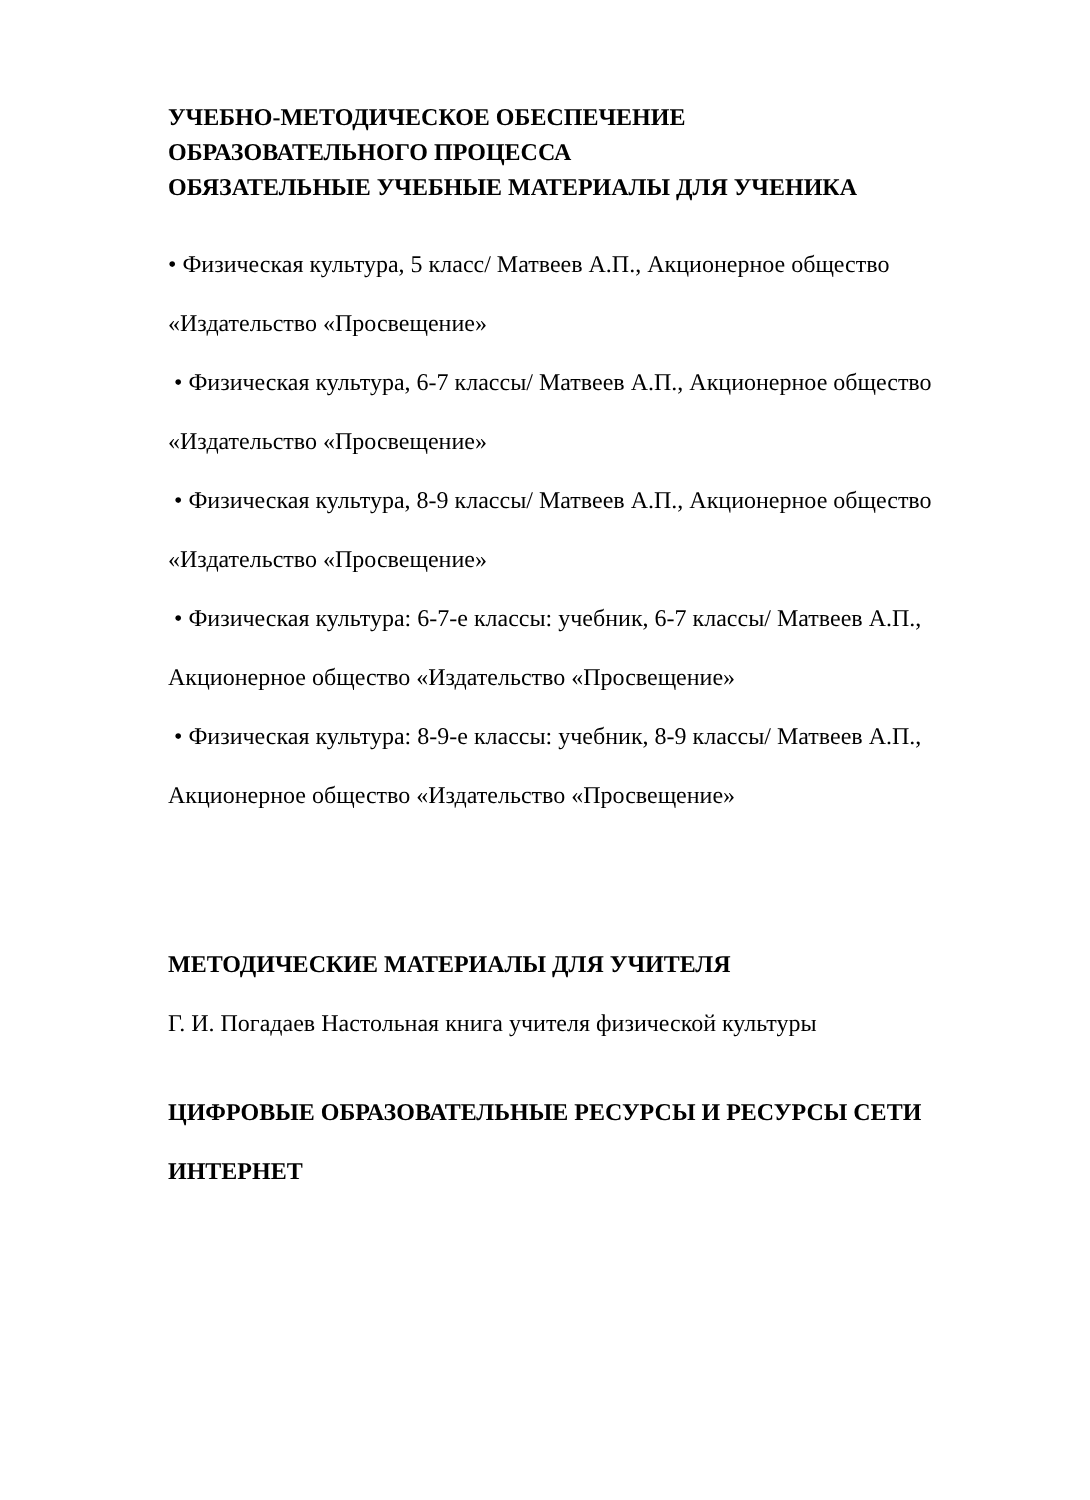УЧЕБНО-МЕТОДИЧЕСКОЕ ОБЕСПЕЧЕНИЕ
ОБРАЗОВАТЕЛЬНОГО ПРОЦЕССА
ОБЯЗАТЕЛЬНЫЕ УЧЕБНЫЕ МАТЕРИАЛЫ ДЛЯ УЧЕНИКА
• Физическая культура, 5 класс/ Матвеев А.П., Акционерное общество
«Издательство «Просвещение»
• Физическая культура, 6-7 классы/ Матвеев А.П., Акционерное общество
«Издательство «Просвещение»
• Физическая культура, 8-9 классы/ Матвеев А.П., Акционерное общество
«Издательство «Просвещение»
• Физическая культура: 6-7-е классы: учебник, 6-7 классы/ Матвеев А.П.,
Акционерное общество «Издательство «Просвещение»
• Физическая культура: 8-9-е классы: учебник, 8-9 классы/ Матвеев А.П.,
Акционерное общество «Издательство «Просвещение»
МЕТОДИЧЕСКИЕ МАТЕРИАЛЫ ДЛЯ УЧИТЕЛЯ
Г. И. Погадаев Настольная книга учителя физической культуры
ЦИФРОВЫЕ ОБРАЗОВАТЕЛЬНЫЕ РЕСУРСЫ И РЕСУРСЫ СЕТИ
ИНТЕРНЕТ